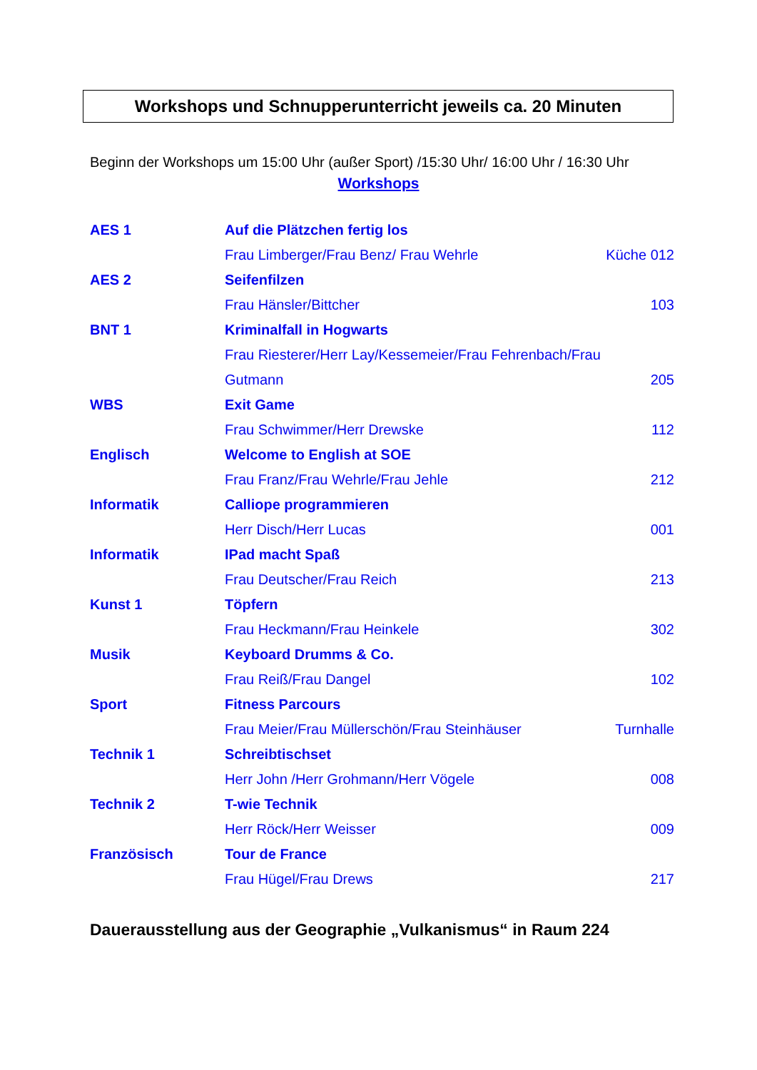Workshops und Schnupperunterricht jeweils ca. 20 Minuten
Beginn der Workshops um 15:00 Uhr (außer Sport) /15:30 Uhr/ 16:00 Uhr / 16:30 Uhr
Workshops
| AES 1 | Auf die Plätzchen fertig los | |
| | Frau Limberger/Frau Benz/ Frau Wehrle | Küche 012 |
| AES 2 | Seifenfilzen | |
| | Frau Hänsler/Bittcher | 103 |
| BNT 1 | Kriminalfall in Hogwarts | |
| | Frau Riesterer/Herr Lay/Kessemeier/Frau Fehrenbach/Frau | |
| | Gutmann | 205 |
| WBS | Exit Game | |
| | Frau Schwimmer/Herr Drewske | 112 |
| Englisch | Welcome to English at SOE | |
| | Frau Franz/Frau Wehrle/Frau Jehle | 212 |
| Informatik | Calliope programmieren | |
| | Herr Disch/Herr Lucas | 001 |
| Informatik | IPad macht Spaß | |
| | Frau Deutscher/Frau Reich | 213 |
| Kunst 1 | Töpfern | |
| | Frau Heckmann/Frau Heinkele | 302 |
| Musik | Keyboard Drumms & Co. | |
| | Frau Reiß/Frau Dangel | 102 |
| Sport | Fitness Parcours | |
| | Frau Meier/Frau Müllerschön/Frau Steinhäuser | Turnhalle |
| Technik 1 | Schreibtischset | |
| | Herr John /Herr Grohmann/Herr Vögele | 008 |
| Technik 2 | T-wie Technik | |
| | Herr Röck/Herr Weisser | 009 |
| Französisch | Tour de France | |
| | Frau Hügel/Frau Drews | 217 |
Dauerausstellung aus der Geographie „Vulkanismus“ in Raum 224